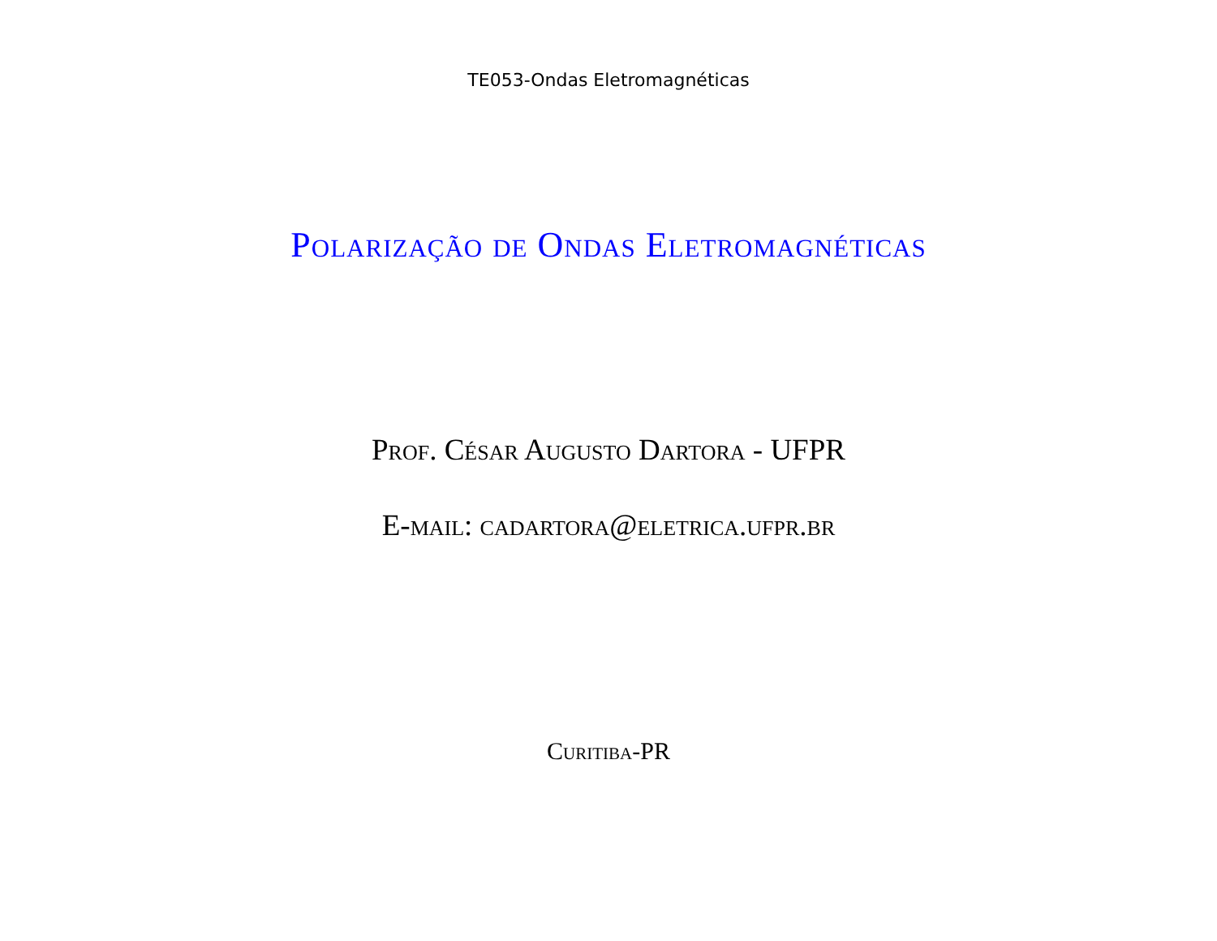TE053-Ondas Eletromagnéticas
Polarização de Ondas Eletromagnéticas
Prof. César Augusto Dartora - UFPR
E-mail: cadartora@eletrica.ufpr.br
Curitiba-PR